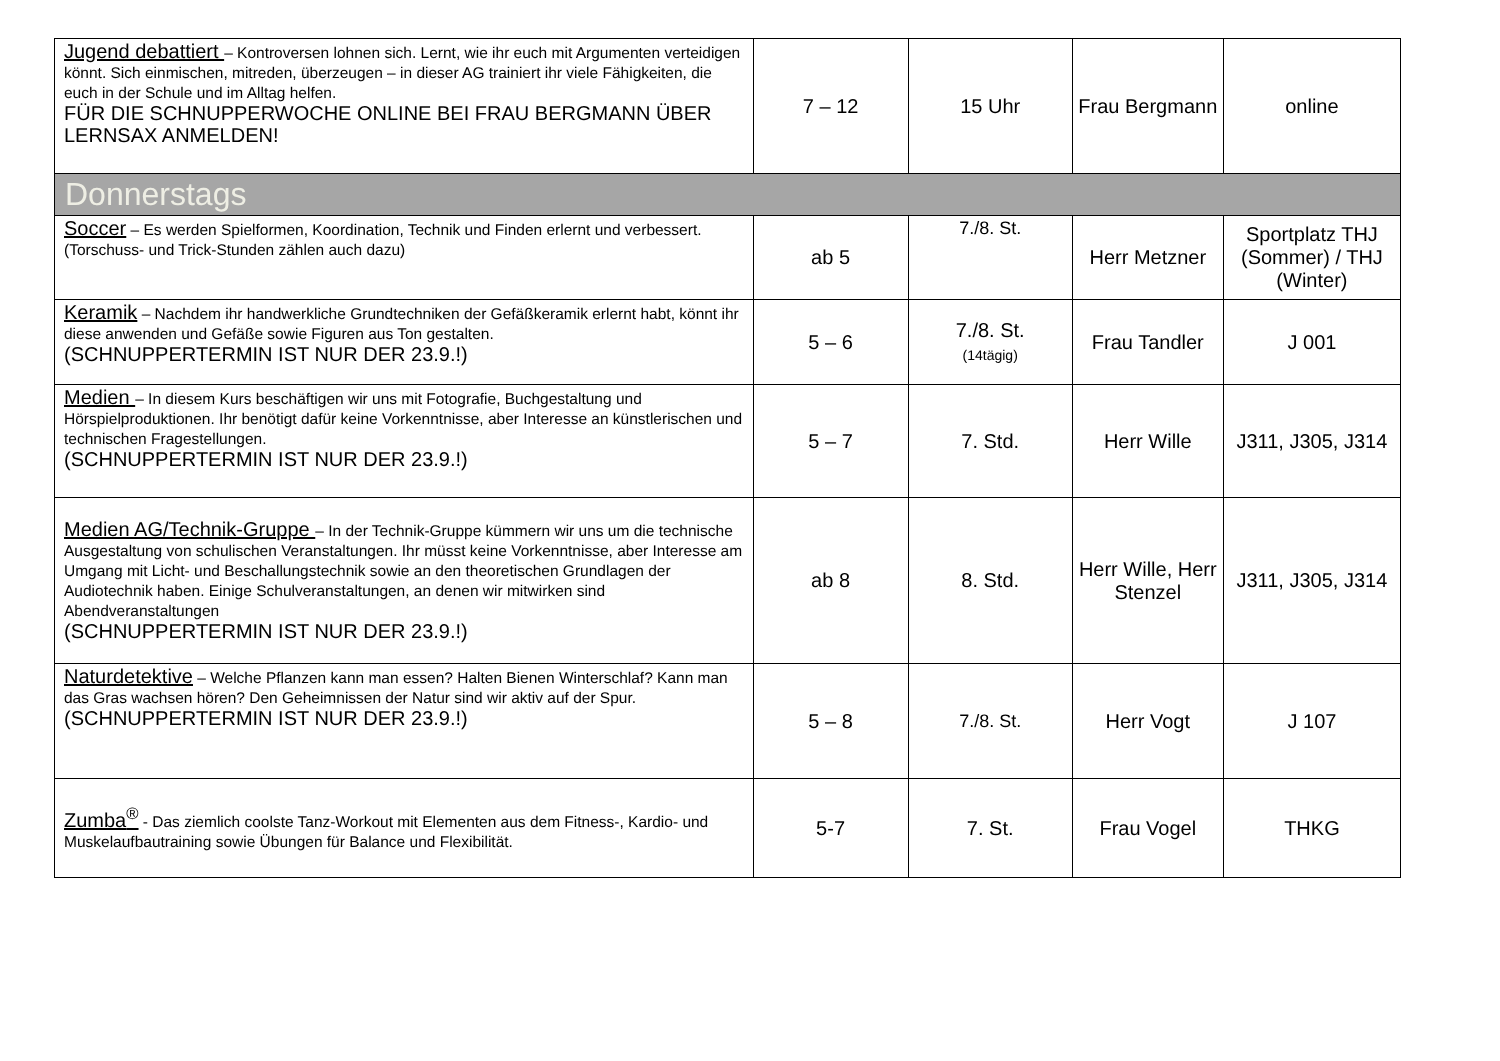| Jugend debattiert – Kontroversen lohnen sich. Lernt, wie ihr euch mit Argumenten verteidigen könnt. Sich einmischen, mitreden, überzeugen – in dieser AG trainiert ihr viele Fähigkeiten, die euch in der Schule und im Alltag helfen. FÜR DIE SCHNUPPERWOCHE ONLINE BEI FRAU BERGMANN ÜBER LERNSAX ANMELDEN! | 7 – 12 | 15 Uhr | Frau Bergmann | online |
| Donnerstags | | | | |
| Soccer – Es werden Spielformen, Koordination, Technik und Finden erlernt und verbessert. (Torschuss- und Trick-Stunden zählen auch dazu) | ab 5 | 7./8. St. | Herr Metzner | Sportplatz THJ (Sommer) / THJ (Winter) |
| Keramik – Nachdem ihr handwerkliche Grundtechniken der Gefäßkeramik erlernt habt, könnt ihr diese anwenden und Gefäße sowie Figuren aus Ton gestalten. (SCHNUPPERTERMIN IST NUR DER 23.9.!) | 5 – 6 | 7./8. St. (14tägig) | Frau Tandler | J 001 |
| Medien – In diesem Kurs beschäftigen wir uns mit Fotografie, Buchgestaltung und Hörspielproduktionen. Ihr benötigt dafür keine Vorkenntnisse, aber Interesse an künstlerischen und technischen Fragestellungen. (SCHNUPPERTERMIN IST NUR DER 23.9.!) | 5 – 7 | 7. Std. | Herr Wille | J311, J305, J314 |
| Medien AG/Technik-Gruppe – In der Technik-Gruppe kümmern wir uns um die technische Ausgestaltung von schulischen Veranstaltungen. Ihr müsst keine Vorkenntnisse, aber Interesse am Umgang mit Licht- und Beschallungstechnik sowie an den theoretischen Grundlagen der Audiotechnik haben. Einige Schulveranstaltungen, an denen wir mitwirken sind Abendveranstaltungen (SCHNUPPERTERMIN IST NUR DER 23.9.!) | ab 8 | 8. Std. | Herr Wille, Herr Stenzel | J311, J305, J314 |
| Naturdetektive – Welche Pflanzen kann man essen? Halten Bienen Winterschlaf? Kann man das Gras wachsen hören? Den Geheimnissen der Natur sind wir aktiv auf der Spur. (SCHNUPPERTERMIN IST NUR DER 23.9.!) | 5 – 8 | 7./8. St. | Herr Vogt | J 107 |
| Zumba<sup>®</sup> - Das ziemlich coolste Tanz-Workout mit Elementen aus dem Fitness-, Kardio- und Muskelaufbautraining sowie Übungen für Balance und Flexibilität. | 5-7 | 7. St. | Frau Vogel | THKG |